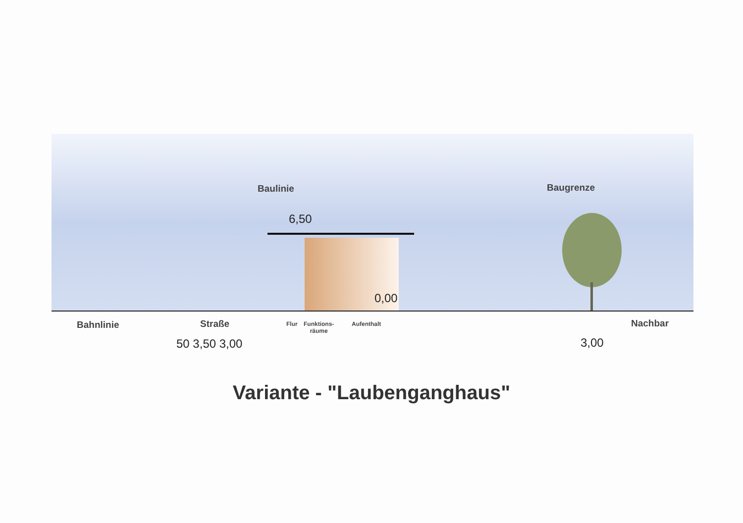Baulinie Baugrenze
6,50
0,00
Bahnlinie Straße Flur
Funktions-
räume
Aufenthalt Nachbar
50 3,50 3,00 3,00
Variante - "Laubenganghaus"